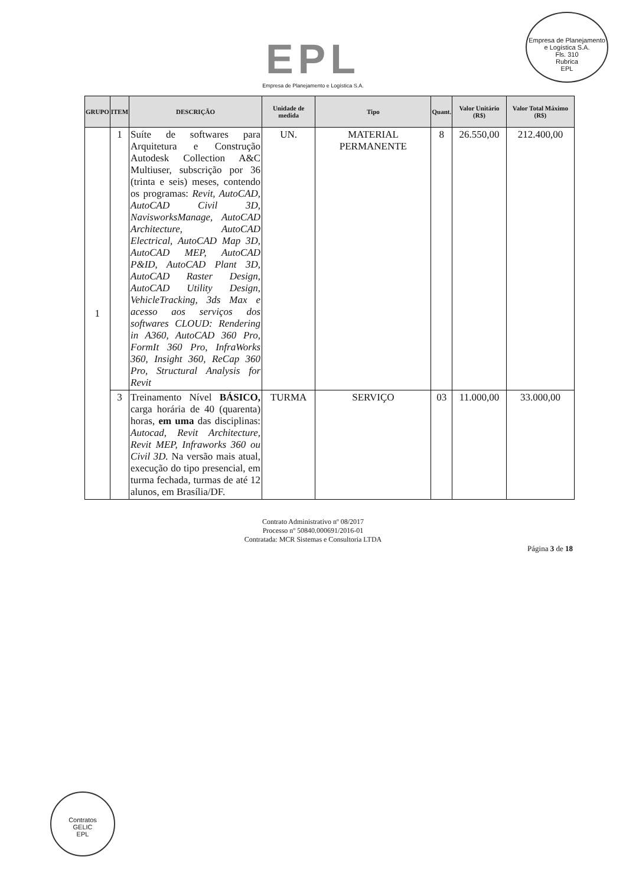Empresa de Planejamento e Logística S.A.
Fls. 310
Rubrica
EPL
EPL
Empresa de Planejamento e Logística S.A.
| GRUPO | ITEM | DESCRIÇÃO | Unidade de medida | Tipo | Quant. | Valor Unitário (R$) | Valor Total Máximo (R$) |
| --- | --- | --- | --- | --- | --- | --- | --- |
| 1 | 1 | Suíte de softwares para Arquitetura e Construção Autodesk Collection A&C Multiuser, subscrição por 36 (trinta e seis) meses, contendo os programas: Revit, AutoCAD, AutoCAD Civil 3D, NavisworksManage, AutoCAD Architecture, AutoCAD Electrical, AutoCAD Map 3D, AutoCAD MEP, AutoCAD P&ID, AutoCAD Plant 3D, AutoCAD Raster Design, AutoCAD Utility Design, VehicleTracking, 3ds Max e acesso aos serviços dos softwares CLOUD: Rendering in A360, AutoCAD 360 Pro, FormIt 360 Pro, InfraWorks 360, Insight 360, ReCap 360 Pro, Structural Analysis for Revit | UN. | MATERIAL PERMANENTE | 8 | 26.550,00 | 212.400,00 |
| | 3 | Treinamento Nível BÁSICO, carga horária de 40 (quarenta) horas, em uma das disciplinas: Autocad, Revit Architecture, Revit MEP, Infraworks 360 ou Civil 3D. Na versão mais atual, execução do tipo presencial, em turma fechada, turmas de até 12 alunos, em Brasília/DF. | TURMA | SERVIÇO | 03 | 11.000,00 | 33.000,00 |
Contrato Administrativo nº 08/2017
Processo nº 50840.000691/2016-01
Contratada: MCR Sistemas e Consultoria LTDA
Página 3 de 18
Contratos
GELIC
EPL